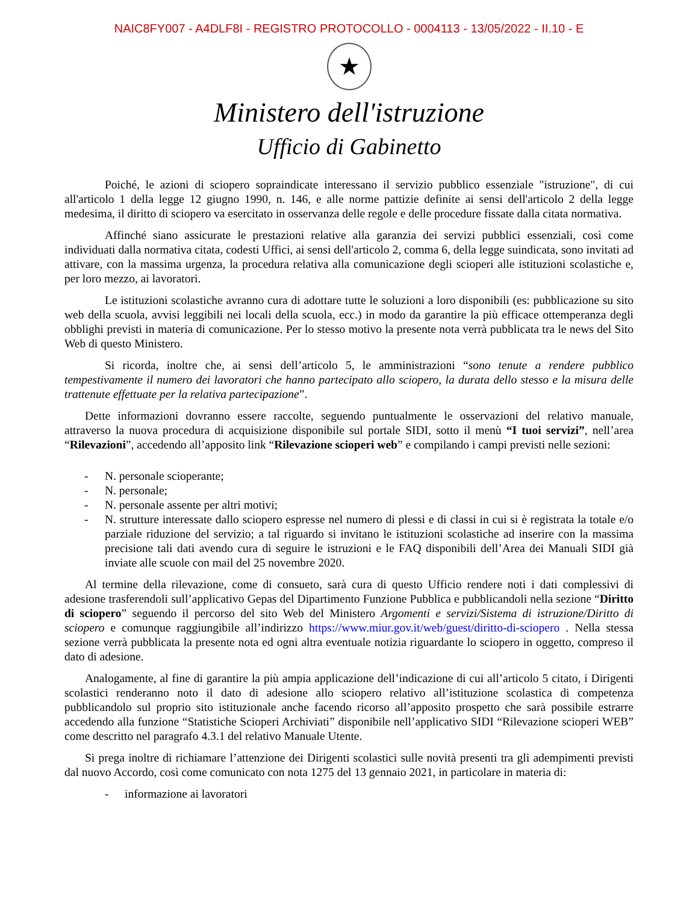NAIC8FY007 - A4DLF8I - REGISTRO PROTOCOLLO - 0004113 - 13/05/2022 - II.10 - E
★
Ministero dell'istruzione
Ufficio di Gabinetto
Poiché, le azioni di sciopero sopraindicate interessano il servizio pubblico essenziale "istruzione", di cui all'articolo 1 della legge 12 giugno 1990, n. 146, e alle norme pattizie definite ai sensi dell'articolo 2 della legge medesima, il diritto di sciopero va esercitato in osservanza delle regole e delle procedure fissate dalla citata normativa.
Affinché siano assicurate le prestazioni relative alla garanzia dei servizi pubblici essenziali, così come individuati dalla normativa citata, codesti Uffici, ai sensi dell'articolo 2, comma 6, della legge suindicata, sono invitati ad attivare, con la massima urgenza, la procedura relativa alla comunicazione degli scioperi alle istituzioni scolastiche e, per loro mezzo, ai lavoratori.
Le istituzioni scolastiche avranno cura di adottare tutte le soluzioni a loro disponibili (es: pubblicazione su sito web della scuola, avvisi leggibili nei locali della scuola, ecc.) in modo da garantire la più efficace ottemperanza degli obblighi previsti in materia di comunicazione. Per lo stesso motivo la presente nota verrà pubblicata tra le news del Sito Web di questo Ministero.
Si ricorda, inoltre che, ai sensi dell’articolo 5, le amministrazioni “sono tenute a rendere pubblico tempestivamente il numero dei lavoratori che hanno partecipato allo sciopero, la durata dello stesso e la misura delle trattenute effettuate per la relativa partecipazione”.
Dette informazioni dovranno essere raccolte, seguendo puntualmente le osservazioni del relativo manuale, attraverso la nuova procedura di acquisizione disponibile sul portale SIDI, sotto il menù “I tuoi servizi”, nell’area “Rilevazioni”, accedendo all’apposito link “Rilevazione scioperi web” e compilando i campi previsti nelle sezioni:
- N. personale scioperante;
- N. personale;
- N. personale assente per altri motivi;
- N. strutture interessate dallo sciopero espresse nel numero di plessi e di classi in cui si è registrata la totale e/o parziale riduzione del servizio; a tal riguardo si invitano le istituzioni scolastiche ad inserire con la massima precisione tali dati avendo cura di seguire le istruzioni e le FAQ disponibili dell’Area dei Manuali SIDI già inviate alle scuole con mail del 25 novembre 2020.
Al termine della rilevazione, come di consueto, sarà cura di questo Ufficio rendere noti i dati complessivi di adesione trasferendoli sull’applicativo Gepas del Dipartimento Funzione Pubblica e pubblicandoli nella sezione “Diritto di sciopero” seguendo il percorso del sito Web del Ministero Argomenti e servizi/Sistema di istruzione/Diritto di sciopero e comunque raggiungibile all’indirizzo https://www.miur.gov.it/web/guest/diritto-di-sciopero . Nella stessa sezione verrà pubblicata la presente nota ed ogni altra eventuale notizia riguardante lo sciopero in oggetto, compreso il dato di adesione.
Analogamente, al fine di garantire la più ampia applicazione dell’indicazione di cui all’articolo 5 citato, i Dirigenti scolastici renderanno noto il dato di adesione allo sciopero relativo all’istituzione scolastica di competenza pubblicandolo sul proprio sito istituzionale anche facendo ricorso all’apposito prospetto che sarà possibile estrarre accedendo alla funzione “Statistiche Scioperi Archiviati” disponibile nell’applicativo SIDI “Rilevazione scioperi WEB” come descritto nel paragrafo 4.3.1 del relativo Manuale Utente.
Si prega inoltre di richiamare l’attenzione dei Dirigenti scolastici sulle novità presenti tra gli adempimenti previsti dal nuovo Accordo, così come comunicato con nota 1275 del 13 gennaio 2021, in particolare in materia di:
- informazione ai lavoratori